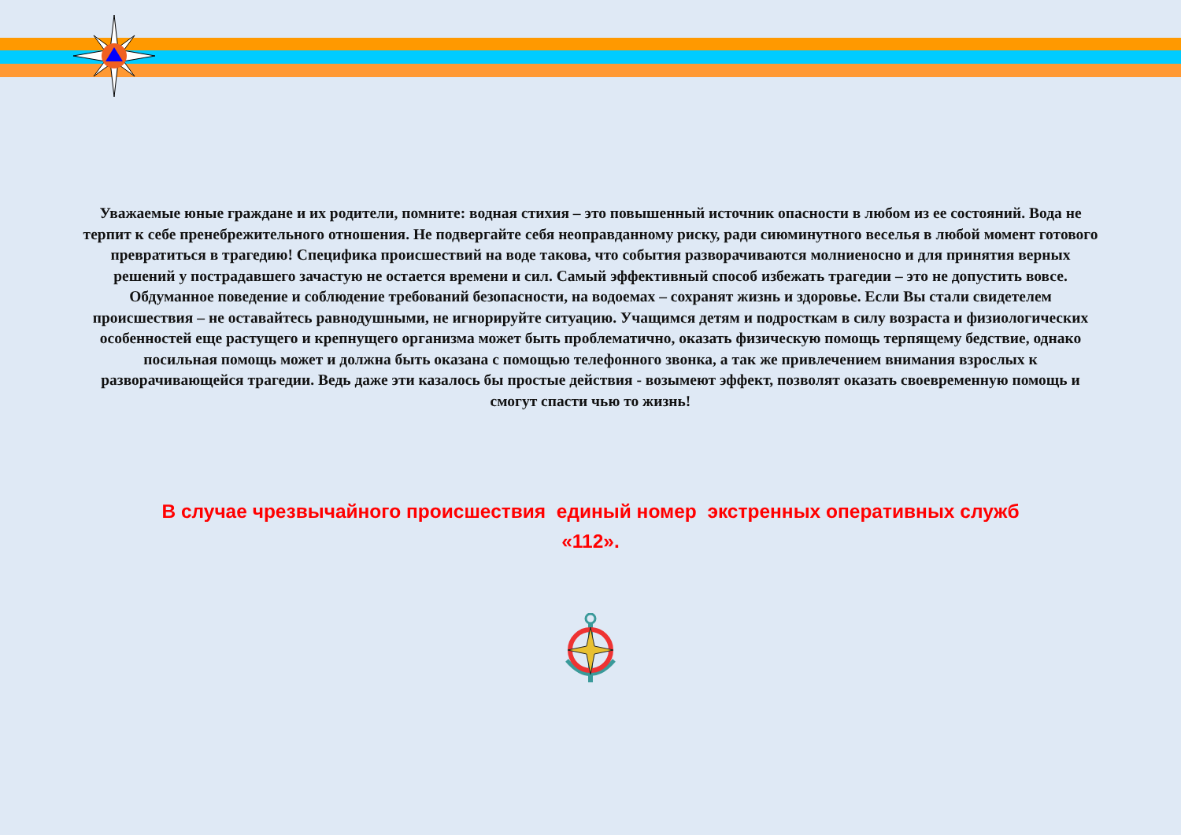Уважаемые юные граждане и их родители, помните: водная стихия – это повышенный источник опасности в любом из ее состояний. Вода не терпит к себе пренебрежительного отношения. Не подвергайте себя неоправданному риску, ради сиюминутного веселья в любой момент готового превратиться в трагедию! Специфика происшествий на воде такова, что события разворачиваются молниеносно и для принятия верных решений у пострадавшего зачастую не остается времени и сил. Самый эффективный способ избежать трагедии – это не допустить вовсе. Обдуманное поведение и соблюдение требований безопасности, на водоемах – сохранят жизнь и здоровье. Если Вы стали свидетелем происшествия – не оставайтесь равнодушными, не игнорируйте ситуацию. Учащимся детям и подросткам в силу возраста и физиологических особенностей еще растущего и крепнущего организма может быть проблематично, оказать физическую помощь терпящему бедствие, однако посильная помощь может и должна быть оказана с помощью телефонного звонка, а так же привлечением внимания взрослых к разворачивающейся трагедии. Ведь даже эти казалось бы простые действия - возымеют эффект, позволят оказать своевременную помощь и смогут спасти чью то жизнь!
В случае чрезвычайного происшествия единый номер экстренных оперативных служб
«112».